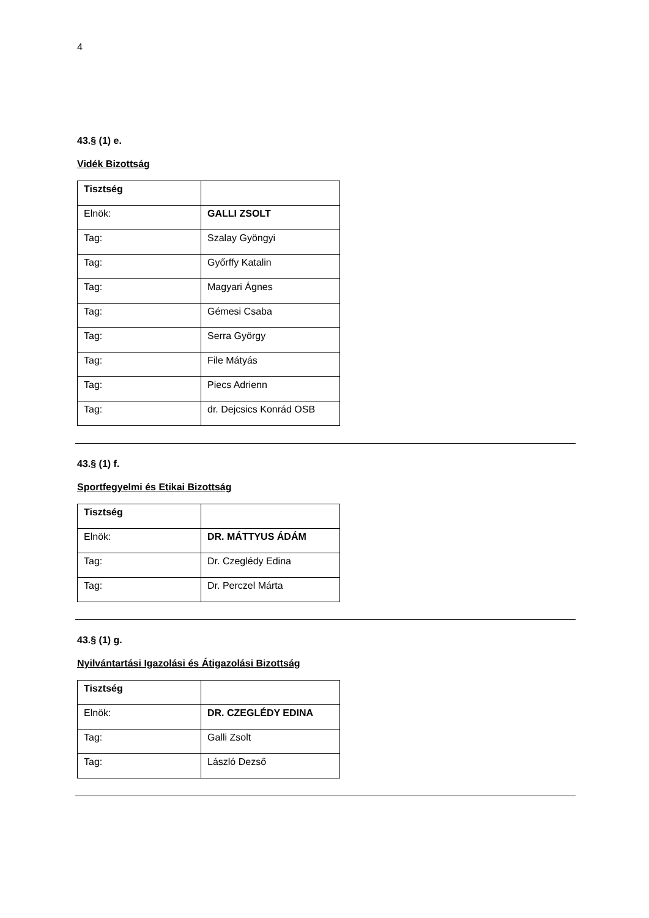4
43.§ (1) e.
Vidék Bizottság
| Tisztség | |
| Elnök: | GALLI ZSOLT |
| Tag: | Szalay Gyöngyi |
| Tag: | Győrffy Katalin |
| Tag: | Magyari Ágnes |
| Tag: | Gémesi Csaba |
| Tag: | Serra György |
| Tag: | File Mátyás |
| Tag: | Piecs Adrienn |
| Tag: | dr. Dejcsics Konrád OSB |
43.§ (1) f.
Sportfegyelmi és Etikai Bizottság
| Tisztség | |
| Elnök: | DR. MÁTTYUS ÁDÁM |
| Tag: | Dr. Czeglédy Edina |
| Tag: | Dr. Perczel Márta |
43.§ (1) g.
Nyilvántartási Igazolási és Átigazolási Bizottság
| Tisztség | |
| Elnök: | DR. CZEGLÉDY EDINA |
| Tag: | Galli Zsolt |
| Tag: | László Dezső |